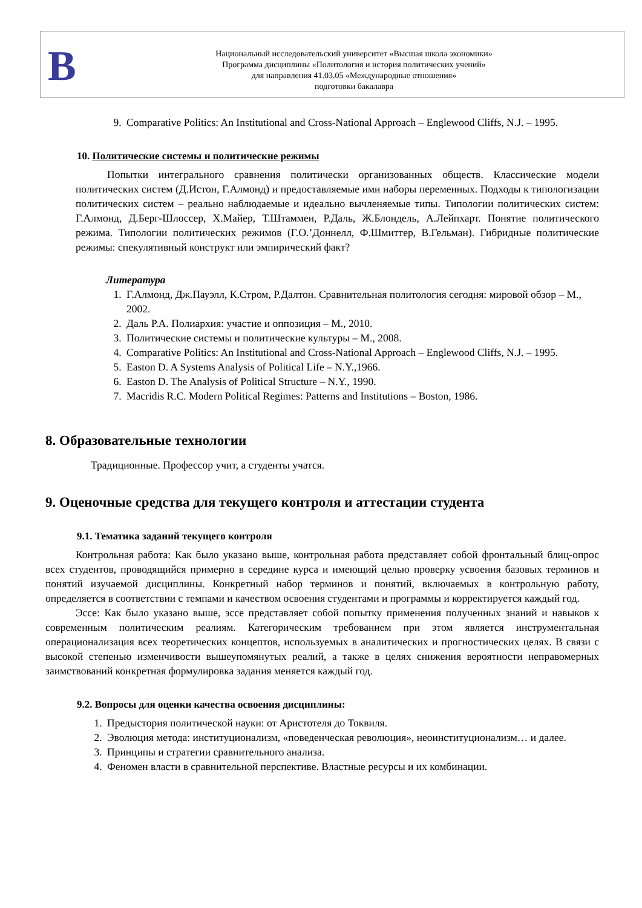В
Национальный исследовательский университет «Высшая школа экономики»
Программа дисциплины «Политология и история политических учений»
для направления 41.03.05 «Международные отношения»
подготовки бакалавра
9. Comparative Politics: An Institutional and Cross-National Approach – Englewood Cliffs, N.J. – 1995.
10. Политические системы и политические режимы
Попытки интегрального сравнения политически организованных обществ. Классические модели политических систем (Д.Истон, Г.Алмонд) и предоставляемые ими наборы переменных. Подходы к типологизации политических систем – реально наблюдаемые и идеально вычленяемые типы. Типологии политических систем: Г.Алмонд, Д.Берг-Шлоссер, Х.Майер, Т.Штаммен, Р.Даль, Ж.Блондель, А.Лейпхарт. Понятие политического режима. Типологии политических режимов (Г.О.’Доннелл, Ф.Шмиттер, В.Гельман). Гибридные политические режимы: спекулятивный конструкт или эмпирический факт?
Литература
1. Г.Алмонд, Дж.Пауэлл, К.Стром, Р.Далтон. Сравнительная политология сегодня: мировой обзор – М., 2002.
2. Даль Р.А. Полиархия: участие и оппозиция – М., 2010.
3. Политические системы и политические культуры – М., 2008.
4. Comparative Politics: An Institutional and Cross-National Approach – Englewood Cliffs, N.J. – 1995.
5. Easton D. A Systems Analysis of Political Life – N.Y.,1966.
6. Easton D. The Analysis of Political Structure – N.Y., 1990.
7. Macridis R.C. Modern Political Regimes: Patterns and Institutions – Boston, 1986.
8. Образовательные технологии
Традиционные. Профессор учит, а студенты учатся.
9. Оценочные средства для текущего контроля и аттестации студента
9.1. Тематика заданий текущего контроля
Контрольная работа: Как было указано выше, контрольная работа представляет собой фронтальный блиц-опрос всех студентов, проводящийся примерно в середине курса и имеющий целью проверку усвоения базовых терминов и понятий изучаемой дисциплины. Конкретный набор терминов и понятий, включаемых в контрольную работу, определяется в соответствии с темпами и качеством освоения студентами и программы и корректируется каждый год.
Эссе: Как было указано выше, эссе представляет собой попытку применения полученных знаний и навыков к современным политическим реалиям. Категорическим требованием при этом является инструментальная операционализация всех теоретических концептов, используемых в аналитических и прогностических целях. В связи с высокой степенью изменчивости вышеупомянутых реалий, а также в целях снижения вероятности неправомерных заимствований конкретная формулировка задания меняется каждый год.
9.2. Вопросы для оценки качества освоения дисциплины:
1. Предыстория политической науки: от Аристотеля до Токвиля.
2. Эволюция метода: институционализм, «поведенческая революция», неоинституционализм… и далее.
3. Принципы и стратегии сравнительного анализа.
4. Феномен власти в сравнительной перспективе. Властные ресурсы и их комбинации.